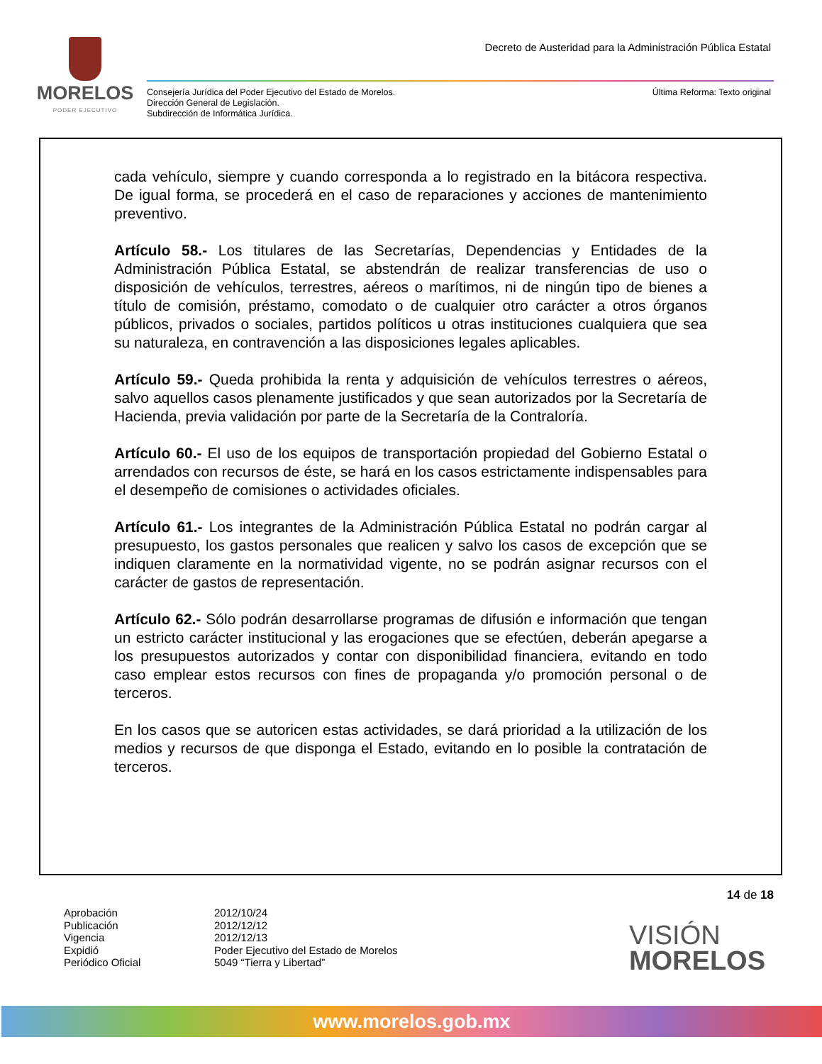MORELOS
PODER EJECUTIVO
Decreto de Austeridad para la Administración Pública Estatal
Consejería Jurídica del Poder Ejecutivo del Estado de Morelos.
Dirección General de Legislación.
Subdirección de Informática Jurídica.
Última Reforma: Texto original
cada vehículo, siempre y cuando corresponda a lo registrado en la bitácora respectiva. De igual forma, se procederá en el caso de reparaciones y acciones de mantenimiento preventivo.
Artículo 58.- Los titulares de las Secretarías, Dependencias y Entidades de la Administración Pública Estatal, se abstendrán de realizar transferencias de uso o disposición de vehículos, terrestres, aéreos o marítimos, ni de ningún tipo de bienes a título de comisión, préstamo, comodato o de cualquier otro carácter a otros órganos públicos, privados o sociales, partidos políticos u otras instituciones cualquiera que sea su naturaleza, en contravención a las disposiciones legales aplicables.
Artículo 59.- Queda prohibida la renta y adquisición de vehículos terrestres o aéreos, salvo aquellos casos plenamente justificados y que sean autorizados por la Secretaría de Hacienda, previa validación por parte de la Secretaría de la Contraloría.
Artículo 60.- El uso de los equipos de transportación propiedad del Gobierno Estatal o arrendados con recursos de éste, se hará en los casos estrictamente indispensables para el desempeño de comisiones o actividades oficiales.
Artículo 61.- Los integrantes de la Administración Pública Estatal no podrán cargar al presupuesto, los gastos personales que realicen y salvo los casos de excepción que se indiquen claramente en la normatividad vigente, no se podrán asignar recursos con el carácter de gastos de representación.
Artículo 62.- Sólo podrán desarrollarse programas de difusión e información que tengan un estricto carácter institucional y las erogaciones que se efectúen, deberán apegarse a los presupuestos autorizados y contar con disponibilidad financiera, evitando en todo caso emplear estos recursos con fines de propaganda y/o promoción personal o de terceros.
En los casos que se autoricen estas actividades, se dará prioridad a la utilización de los medios y recursos de que disponga el Estado, evitando en lo posible la contratación de terceros.
14 de 18
Aprobación
Publicación
Vigencia
Expidió
Periódico Oficial
2012/10/24
2012/12/12
2012/12/13
Poder Ejecutivo del Estado de Morelos
5049 “Tierra y Libertad”
VISIÓN
MORELOS
www.morelos.gob.mx